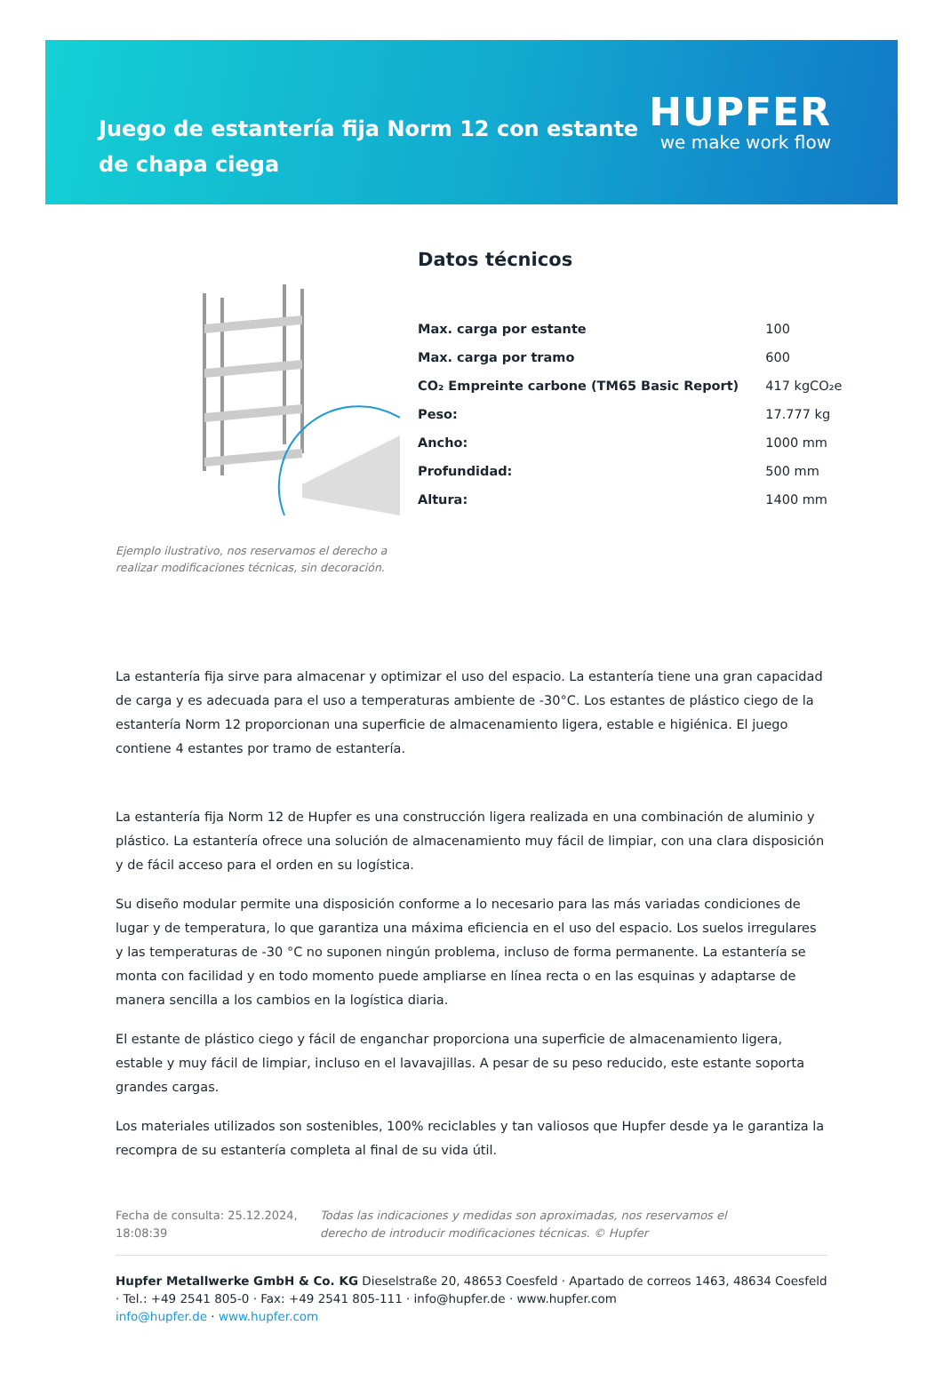Juego de estantería fija Norm 12 con estante de chapa ciega
HUPFER
we make work flow
Ejemplo ilustrativo, nos reservamos el derecho a realizar modificaciones técnicas, sin decoración.
Datos técnicos
| Max. carga por estante | 100 |
| Max. carga por tramo | 600 |
| CO₂ Empreinte carbone (TM65 Basic Report) | 417 kgCO₂e |
| Peso: | 17.777 kg |
| Ancho: | 1000 mm |
| Profundidad: | 500 mm |
| Altura: | 1400 mm |
La estantería fija sirve para almacenar y optimizar el uso del espacio. La estantería tiene una gran capacidad de carga y es adecuada para el uso a temperaturas ambiente de -30°C. Los estantes de plástico ciego de la estantería Norm 12 proporcionan una superficie de almacenamiento ligera, estable e higiénica. El juego contiene 4 estantes por tramo de estantería.
La estantería fija Norm 12 de Hupfer es una construcción ligera realizada en una combinación de aluminio y plástico. La estantería ofrece una solución de almacenamiento muy fácil de limpiar, con una clara disposición y de fácil acceso para el orden en su logística.
Su diseño modular permite una disposición conforme a lo necesario para las más variadas condiciones de lugar y de temperatura, lo que garantiza una máxima eficiencia en el uso del espacio. Los suelos irregulares y las temperaturas de -30 °C no suponen ningún problema, incluso de forma permanente. La estantería se monta con facilidad y en todo momento puede ampliarse en línea recta o en las esquinas y adaptarse de manera sencilla a los cambios en la logística diaria.
El estante de plástico ciego y fácil de enganchar proporciona una superficie de almacenamiento ligera, estable y muy fácil de limpiar, incluso en el lavavajillas. A pesar de su peso reducido, este estante soporta grandes cargas.
Los materiales utilizados son sostenibles, 100% reciclables y tan valiosos que Hupfer desde ya le garantiza la recompra de su estantería completa al final de su vida útil.
Fecha de consulta: 25.12.2024, 18:08:39
Todas las indicaciones y medidas son aproximadas, nos reservamos el derecho de introducir modificaciones técnicas. © Hupfer
Hupfer Metallwerke GmbH & Co. KG Dieselstraße 20, 48653 Coesfeld · Apartado de correos 1463, 48634 Coesfeld · Tel.: +49 2541 805-0 · Fax: +49 2541 805-111 · info@hupfer.de · www.hupfer.com
info@hupfer.de · www.hupfer.com